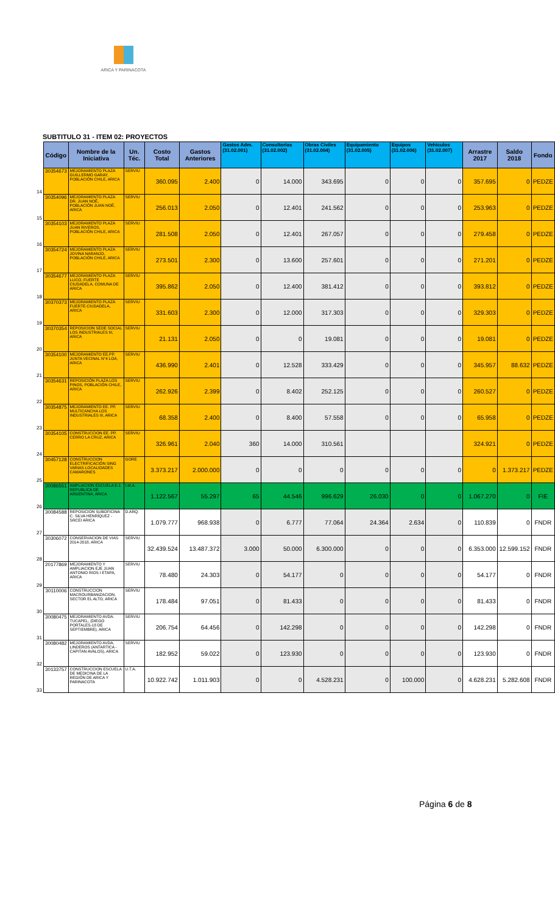ARICA Y PARINACOTA
SUBTITULO 31 - ITEM 02: PROYECTOS
| | Código | Nombre de la Iniciativa | Un. Téc. | Costo Total | Gastos Anteriores | Gastos Adm. (31.02.001) | Consultorías (31.02.002) | Obras Civiles (31.02.004) | Equipamiento (31.02.005) | Equipos (31.02.006) | Vehiculos (31.02.007) | Arrastre 2017 | Saldo 2018 | Fondo |
| 14 | 30354673 | MEJORAMIENTO PLAZA GUILLERMO GARAY, POBLACIÓN CHILE, ARICA | SERVIU | 360.095 | 2.400 | 0 | 14.000 | 343.695 | 0 | 0 | 0 | 357.695 | 0 | PEDZE |
| 15 | 30354096 | MEJORAMIENTO PLAZA DR. JUAN NOÉ, POBLACIÓN JUAN NOÉ, ARICA | SERVIU | 256.013 | 2.050 | 0 | 12.401 | 241.562 | 0 | 0 | 0 | 253.963 | 0 | PEDZE |
| 16 | 30354103 | MEJORAMIENTO PLAZA JUAN RIVEROS, POBLACIÓN CHILE, ARICA | SERVIU | 281.508 | 2.050 | 0 | 12.401 | 267.057 | 0 | 0 | 0 | 279.458 | 0 | PEDZE |
| 17 | 30354724 | MEJORAMIENTO PLAZA JOVINA NARANJO, POBLACIÓN CHILE, ARICA | SERVIU | 273.501 | 2.300 | 0 | 13.600 | 257.601 | 0 | 0 | 0 | 271.201 | 0 | PEDZE |
| 18 | 30354677 | MEJORAMIENTO PLAZA LLICO, FUERTE CIUDADELA, COMUNA DE ARICA | SERVIU | 395.862 | 2.050 | 0 | 12.400 | 381.412 | 0 | 0 | 0 | 393.812 | 0 | PEDZE |
| 19 | 30370373 | MEJORAMIENTO PLAZA FUERTE CIUDADELA, ARICA | SERVIU | 331.603 | 2.300 | 0 | 12.000 | 317.303 | 0 | 0 | 0 | 329.303 | 0 | PEDZE |
| 20 | 30370354 | REPOSICION SEDE SOCIAL LOS INDUSTRIALES III, ARICA | SERVIU | 21.131 | 2.050 | 0 | 0 | 19.081 | 0 | 0 | 0 | 19.081 | 0 | PEDZE |
| 21 | 30354100 | MEJORAMIENTO EE.PP. JUNTA VECINAL N°4 LOA, ARICA | SERVIU | 436.990 | 2.401 | 0 | 12.528 | 333.429 | 0 | 0 | 0 | 345.957 | 88.632 | PEDZE |
| 22 | 30354631 | REPOSICIÓN PLAZA LOS PINOS, POBLACIÓN CHILE, ARICA | SERVIU | 262.926 | 2.399 | 0 | 8.402 | 252.125 | 0 | 0 | 0 | 260.527 | 0 | PEDZE |
| 23 | 30354875 | MEJORAMIENTO EE. PP. MULTICANCHA LOS INDUSTRIALES III, ARICA | SERVIU | 68.358 | 2.400 | 0 | 8.400 | 57.558 | 0 | 0 | 0 | 65.958 | 0 | PEDZE |
| 24 | 30354105 | CONSTRUCCION EE. PP. CERRO LA CRUZ, ARICA | SERVIU | 326.961 | 2.040 | 360 | 14.000 | 310.561 | | | | 324.921 | 0 | PEDZE |
| 25 | 30457128 | CONSTRUCCION ELECTRIFICACIÓN SING VARIAS LOCALIDADES CAMARONES | GORE | 3.373.217 | 2.000.000 | 0 | 0 | 0 | 0 | 0 | 0 | 0 | 1.373.217 | PEDZE |
| 26 | 30086551 | AMPLIACION ESCUELA E-1 REPUBLICA DE ARGENTINA, ARICA | I.M.A. | 1.122.567 | 55.297 | 65 | 44.546 | 996.629 | 26.030 | 0 | 0 | 1.067.270 | 0 | FIE |
| 27 | 30084588 | REPOSICION SUBOFICINA C. SILVA HENRÍQUEZ - SRCEI ARICA | D.ARQ. | 1.079.777 | 968.938 | 0 | 6.777 | 77.064 | 24.364 | 2.634 | 0 | 110.839 | 0 | FNDR |
| 28 | 30306072 | CONSERVACION DE VIAS 2014-2018, ARICA | SERVIU | 32.439.524 | 13.487.372 | 3.000 | 50.000 | 6.300.000 | 0 | 0 | 0 | 6.353.000 | 12.599.152 | FNDR |
| 29 | 20177869 | MEJORAMIENTO Y AMPLIACION EJE JUAN ANTONIO RIOS I ETAPA, ARICA | SERVIU | 78.480 | 24.303 | 0 | 54.177 | 0 | 0 | 0 | 0 | 54.177 | 0 | FNDR |
| 30 | 30110006 | CONSTRUCCION MACROURBANIZACION, SECTOR EL ALTO, ARICA | SERVIU | 178.484 | 97.051 | 0 | 81.433 | 0 | 0 | 0 | 0 | 81.433 | 0 | FNDR |
| 31 | 30080475 | MEJORAMIENTO AVDA. TUCAPEL, (DIEGO PORTALES-18 DE SEPTIEMBRE), ARICA | SERVIU | 206.754 | 64.456 | 0 | 142.298 | 0 | 0 | 0 | 0 | 142.298 | 0 | FNDR |
| 32 | 30080482 | MEJORAMIENTO AVDA. LINDEROS (ANTARTICA - CAPITAN AVALOS), ARICA | SERVIU | 182.952 | 59.022 | 0 | 123.930 | 0 | 0 | 0 | 0 | 123.930 | 0 | FNDR |
| 33 | 30133757 | CONSTRUCCION ESCUELA DE MEDICINA DE LA REGIÓN DE ARICA Y PARINACOTA | U.T.A. | 10.922.742 | 1.011.903 | 0 | 0 | 4.528.231 | 0 | 100.000 | 0 | 4.628.231 | 5.282.608 | FNDR |
Página 6 de 8